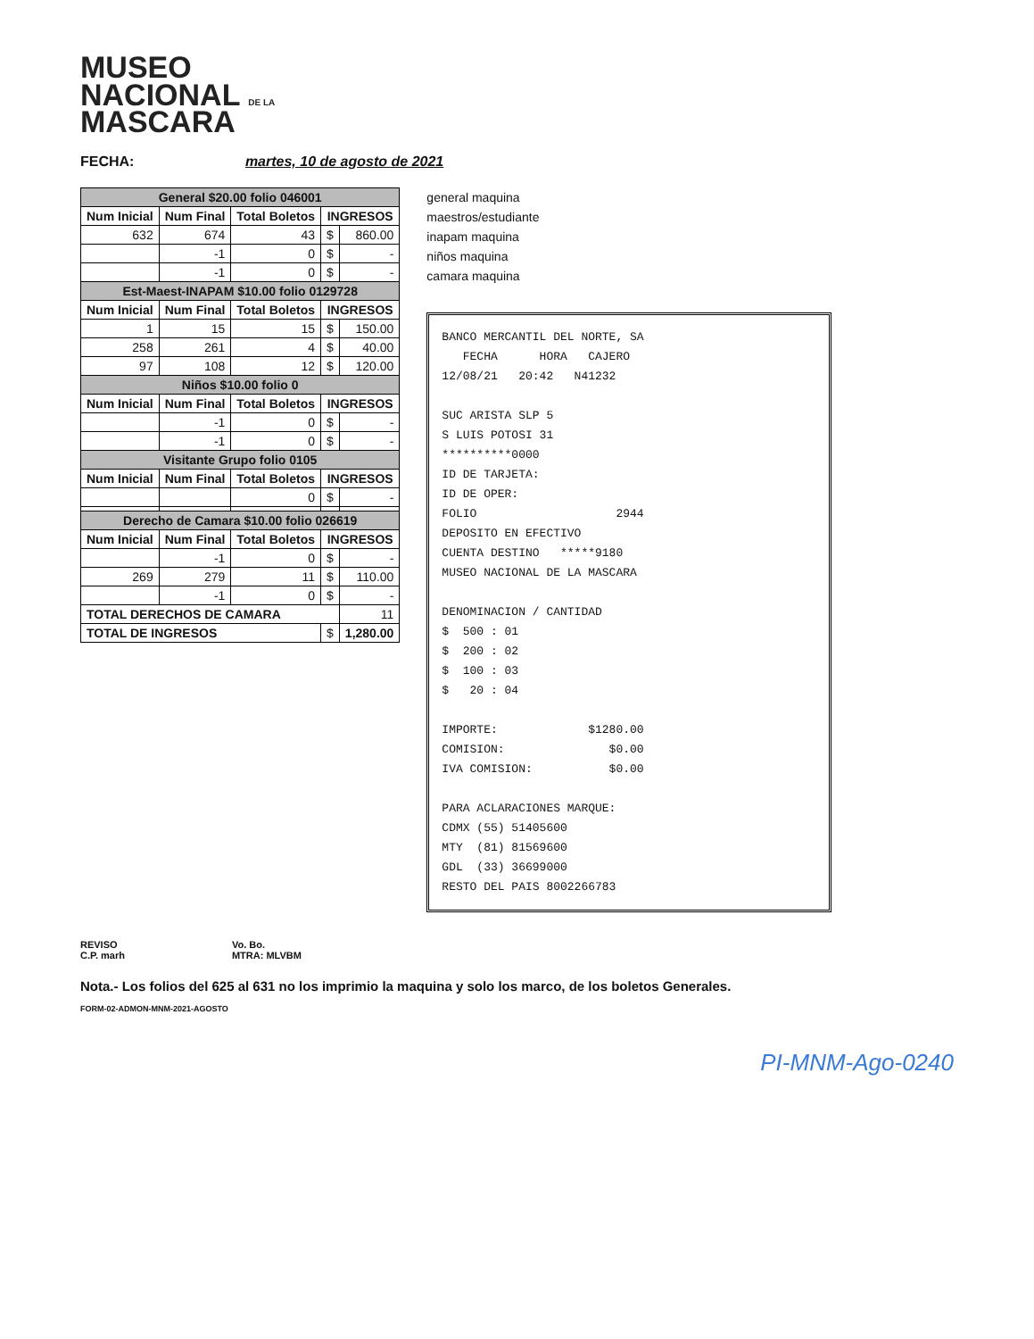MUSEO
NACIONAL DE LA
MASCARA
FECHA: martes, 10 de agosto de 2021
| General $20.00 folio 046001 | | | | |
| --- | --- | --- | --- | --- |
| Num Inicial | Num Final | Total Boletos | INGRESOS | |
| 632 | 674 | 43 | $ | 860.00 |
| | -1 | 0 | $ | - |
| | -1 | 0 | $ | - |
| Est-Maest-INAPAM $10.00 folio 0129728 | | | | |
| Num Inicial | Num Final | Total Boletos | INGRESOS | |
| 1 | 15 | 15 | $ | 150.00 |
| 258 | 261 | 4 | $ | 40.00 |
| 97 | 108 | 12 | $ | 120.00 |
| Niños $10.00 folio 0 | | | | |
| Num Inicial | Num Final | Total Boletos | INGRESOS | |
| | -1 | 0 | $ | - |
| | -1 | 0 | $ | - |
| Visitante Grupo folio 0105 | | | | |
| Num Inicial | Num Final | Total Boletos | INGRESOS | |
| | | 0 | $ | - |
| Derecho de Camara $10.00 folio 026619 | | | | |
| Num Inicial | Num Final | Total Boletos | INGRESOS | |
| | -1 | 0 | $ | - |
| 269 | 279 | 11 | $ | 110.00 |
| | -1 | 0 | $ | - |
| TOTAL DERECHOS DE CAMARA | | | | 11 |
| TOTAL DE INGRESOS | | | $ | 1,280.00 |
general maquina
maestros/estudiante
inapam maquina
niños maquina
camara maquina
BANCO MERCANTIL DEL NORTE, SA FECHA HORA CAJERO 12/08/21 20:42 N41232 SUC ARISTA SLP 5 S LUIS POTOSI 31 **********0000 ID DE TARJETA: ID DE OPER: FOLIO 2944 DEPOSITO EN EFECTIVO CUENTA DESTINO *****9180 MUSEO NACIONAL DE LA MASCARA DENOMINACION / CANTIDAD $ 500 : 01 $ 200 : 02 $ 100 : 03 $ 20 : 04 IMPORTE: $1280.00 COMISION: $0.00 IVA COMISION: $0.00 PARA ACLARACIONES MARQUE: CDMX (55) 51405600 MTY (81) 81569600 GDL (33) 36699000 RESTO DEL PAIS 8002266783
REVISO
C.P. marh
Vo. Bo.
MTRA: MLVBM
Nota.- Los folios del 625 al 631 no los imprimio la maquina y solo los marco, de los boletos Generales.
FORM-02-ADMON-MNM-2021-AGOSTO
PI-MNM-Ago-0240